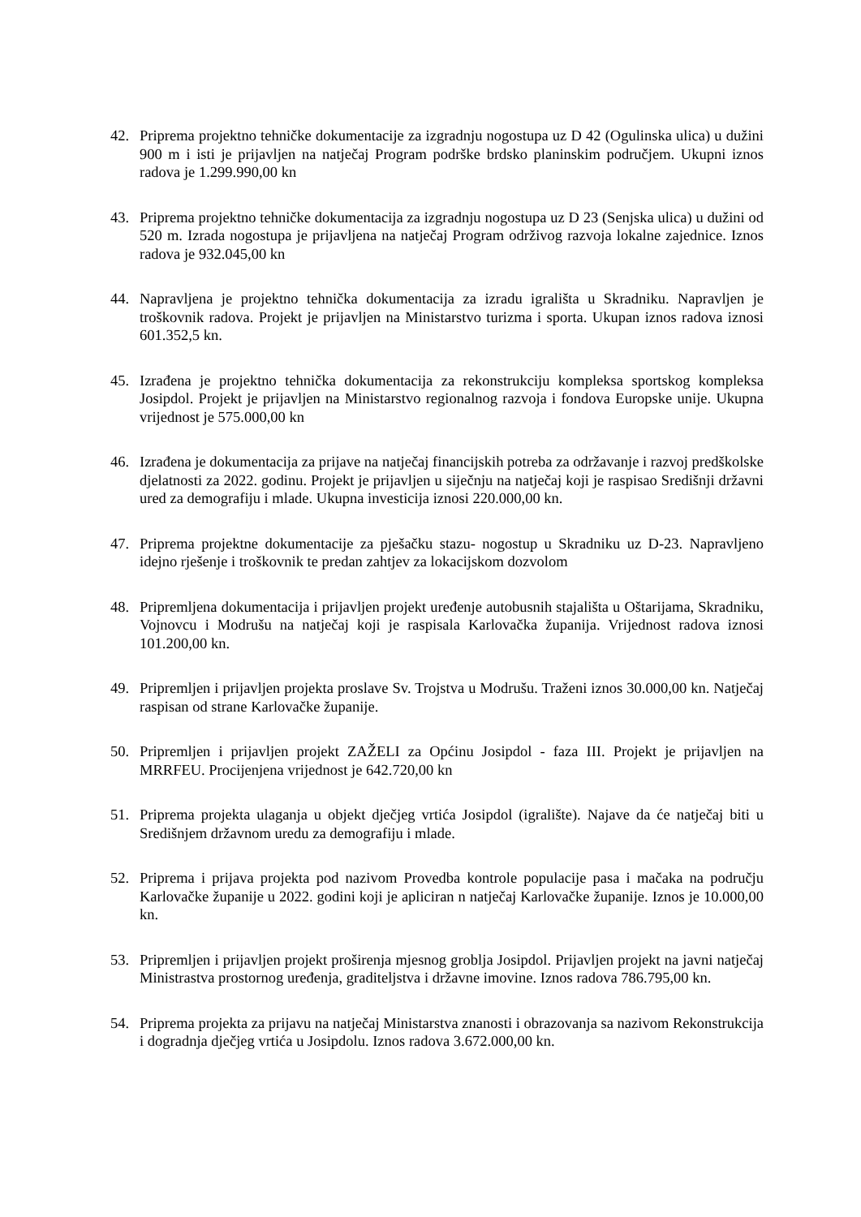42. Priprema projektno tehničke dokumentacije za izgradnju nogostupa uz D 42 (Ogulinska ulica) u dužini 900 m i isti je prijavljen na natječaj Program podrške brdsko planinskim područjem. Ukupni iznos radova je 1.299.990,00 kn
43. Priprema projektno tehničke dokumentacija za izgradnju nogostupa uz D 23 (Senjska ulica) u dužini od 520 m. Izrada nogostupa je prijavljena na natječaj Program održivog razvoja lokalne zajednice. Iznos radova je 932.045,00 kn
44. Napravljena je projektno tehnička dokumentacija za izradu igrališta u Skradniku. Napravljen je troškovnik radova. Projekt je prijavljen na Ministarstvo turizma i sporta. Ukupan iznos radova iznosi 601.352,5 kn.
45. Izrađena je projektno tehnička dokumentacija za rekonstrukciju kompleksa sportskog kompleksa Josipdol. Projekt je prijavljen na Ministarstvo regionalnog razvoja i fondova Europske unije. Ukupna vrijednost je 575.000,00 kn
46. Izrađena je dokumentacija za prijave na natječaj financijskih potreba za održavanje i razvoj predškolske djelatnosti za 2022. godinu. Projekt je prijavljen u siječnju na natječaj koji je raspisao Središnji državni ured za demografiju i mlade. Ukupna investicija iznosi 220.000,00 kn.
47. Priprema projektne dokumentacije za pješačku stazu- nogostup u Skradniku uz D-23. Napravljeno idejno rješenje i troškovnik te predan zahtjev za lokacijskom dozvolom
48. Pripremljena dokumentacija i prijavljen projekt uređenje autobusnih stajališta u Oštarijama, Skradniku, Vojnovcu i Modrušu na natječaj koji je raspisala Karlovačka županija. Vrijednost radova iznosi 101.200,00 kn.
49. Pripremljen i prijavljen projekta proslave Sv. Trojstva u Modrušu. Traženi iznos 30.000,00 kn. Natječaj raspisan od strane Karlovačke županije.
50. Pripremljen i prijavljen projekt ZAŽELI za Općinu Josipdol - faza III. Projekt je prijavljen na MRRFEU. Procijenjena vrijednost je 642.720,00 kn
51. Priprema projekta ulaganja u objekt dječjeg vrtića Josipdol (igralište). Najave da će natječaj biti u Središnjem državnom uredu za demografiju i mlade.
52. Priprema i prijava projekta pod nazivom Provedba kontrole populacije pasa i mačaka na području Karlovačke županije u 2022. godini koji je apliciran n natječaj Karlovačke županije. Iznos je 10.000,00 kn.
53. Pripremljen i prijavljen projekt proširenja mjesnog groblja Josipdol. Prijavljen projekt na javni natječaj Ministrastva prostornog uređenja, graditeljstva i državne imovine. Iznos radova 786.795,00 kn.
54. Priprema projekta za prijavu na natječaj Ministarstva znanosti i obrazovanja sa nazivom Rekonstrukcija i dogradnja dječjeg vrtića u Josipdolu. Iznos radova 3.672.000,00 kn.